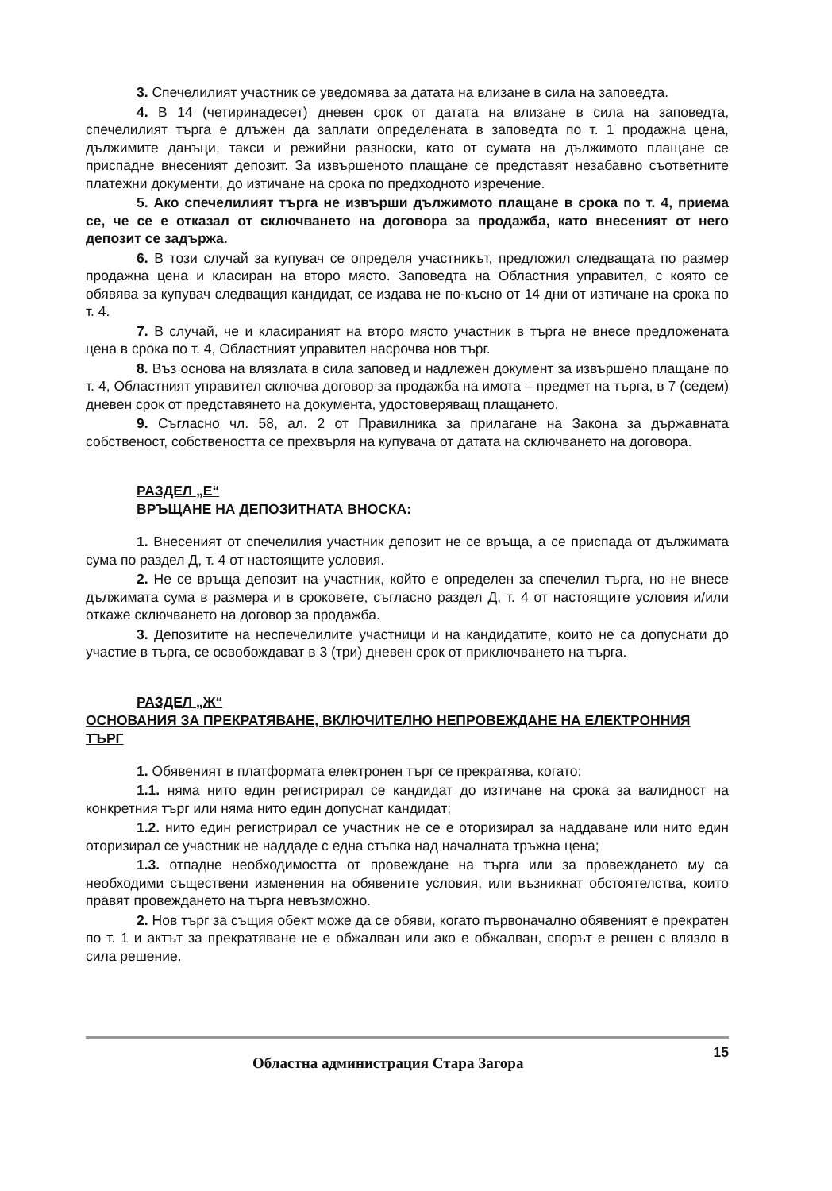3. Спечелилият участник се уведомява за датата на влизане в сила на заповедта.
4. В 14 (четиринадесет) дневен срок от датата на влизане в сила на заповедта, спечелилият търга е длъжен да заплати определената в заповедта по т. 1 продажна цена, дължимите данъци, такси и режийни разноски, като от сумата на дължимото плащане се приспадне внесеният депозит. За извършеното плащане се представят незабавно съответните платежни документи, до изтичане на срока по предходното изречение.
5. Ако спечелилият търга не извърши дължимото плащане в срока по т. 4, приема се, че се е отказал от сключването на договора за продажба, като внесеният от него депозит се задържа.
6. В този случай за купувач се определя участникът, предложил следващата по размер продажна цена и класиран на второ място. Заповедта на Областния управител, с която се обявява за купувач следващия кандидат, се издава не по-късно от 14 дни от изтичане на срока по т. 4.
7. В случай, че и класираният на второ място участник в търга не внесе предложената цена в срока по т. 4, Областният управител насрочва нов търг.
8. Въз основа на влязлата в сила заповед и надлежен документ за извършено плащане по т. 4, Областният управител сключва договор за продажба на имота – предмет на търга, в 7 (седем) дневен срок от представянето на документа, удостоверяващ плащането.
9. Съгласно чл. 58, ал. 2 от Правилника за прилагане на Закона за държавната собственост, собствеността се прехвърля на купувача от датата на сключването на договора.
РАЗДЕЛ „Е“
ВРЪЩАНЕ НА ДЕПОЗИТНАТА ВНОСКА:
1. Внесеният от спечелилия участник депозит не се връща, а се приспада от дължимата сума по раздел Д, т. 4 от настоящите условия.
2. Не се връща депозит на участник, който е определен за спечелил търга, но не внесе дължимата сума в размера и в сроковете, съгласно раздел Д, т. 4 от настоящите условия и/или откаже сключването на договор за продажба.
3. Депозитите на неспечелилите участници и на кандидатите, които не са допуснати до участие в търга, се освобождават в 3 (три) дневен срок от приключването на търга.
РАЗДЕЛ „Ж“
ОСНОВАНИЯ ЗА ПРЕКРАТЯВАНЕ, ВКЛЮЧИТЕЛНО НЕПРОВЕЖДАНЕ НА ЕЛЕКТРОННИЯ ТЪРГ
1. Обявеният в платформата електронен търг се прекратява, когато:
1.1. няма нито един регистрирал се кандидат до изтичане на срока за валидност на конкретния търг или няма нито един допуснат кандидат;
1.2. нито един регистрирал се участник не се е оторизирал за наддаване или нито един оторизирал се участник не наддаде с една стъпка над началната тръжна цена;
1.3. отпадне необходимостта от провеждане на търга или за провеждането му са необходими съществени изменения на обявените условия, или възникнат обстоятелства, които правят провеждането на търга невъзможно.
2. Нов търг за същия обект може да се обяви, когато първоначално обявеният е прекратен по т. 1 и актът за прекратяване не е обжалван или ако е обжалван, спорът е решен с влязло в сила решение.
Областна администрация Стара Загора 15